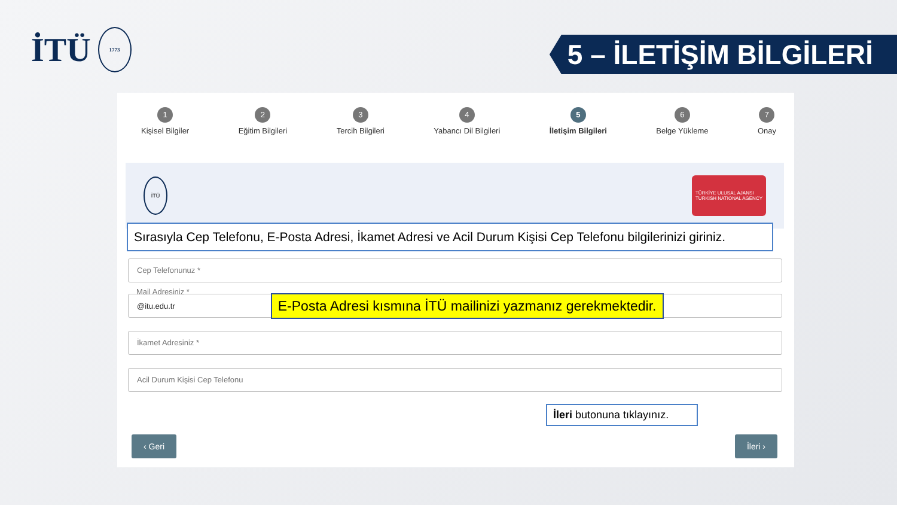İTÜ
1773
5 – İLETİŞİM BİLGİLERİ
1
Kişisel Bilgiler
2
Eğitim Bilgileri
3
Tercih Bilgileri
4
Yabancı Dil Bilgileri
5
İletişim Bilgileri
6
Belge Yükleme
7
Onay
İTÜ
TÜRKİYE ULUSAL AJANSI
TURKISH NATIONAL AGENCY
Sırasıyla Cep Telefonu, E-Posta Adresi, İkamet Adresi ve Acil Durum Kişisi Cep Telefonu bilgilerinizi giriniz.
Cep Telefonunuz *
Mail Adresiniz *
@itu.edu.tr E-Posta Adresi kısmına İTÜ mailinizi yazmanız gerekmektedir.
İkamet Adresiniz *
Acil Durum Kişisi Cep Telefonu
İleri butonuna tıklayınız.
‹ Geri İleri ›